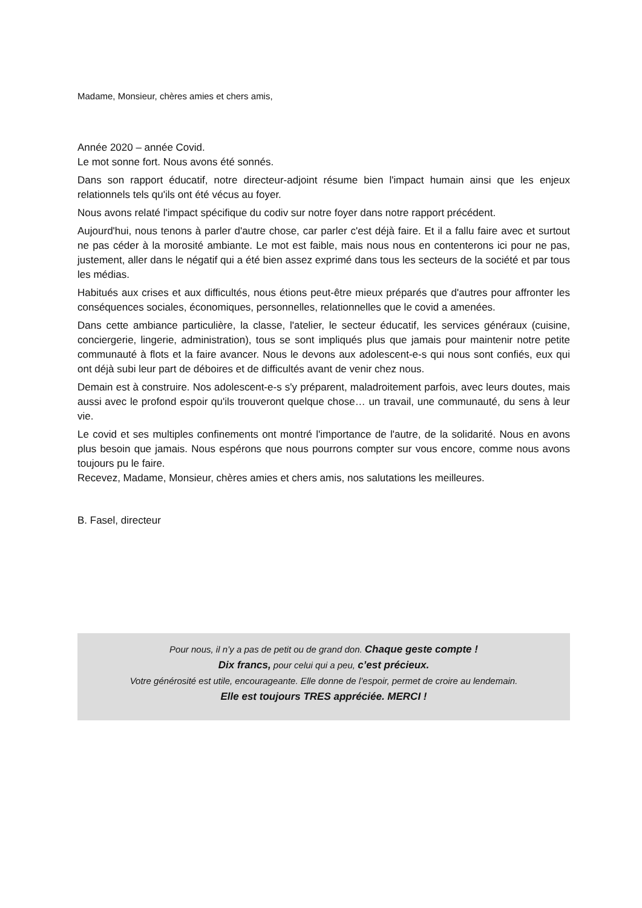Madame, Monsieur, chères amies et chers amis,
Année 2020 – année Covid.
Le mot sonne fort. Nous avons été sonnés.
Dans son rapport éducatif, notre directeur-adjoint résume bien l'impact humain ainsi que les enjeux relationnels tels qu'ils ont été vécus au foyer.
Nous avons relaté l'impact spécifique du codiv sur notre foyer dans notre rapport précédent.
Aujourd'hui, nous tenons à parler d'autre chose, car parler c'est déjà faire. Et il a fallu faire avec et surtout ne pas céder à la morosité ambiante. Le mot est faible, mais nous nous en contenterons ici pour ne pas, justement, aller dans le négatif qui a été bien assez exprimé dans tous les secteurs de la société et par tous les médias.
Habitués aux crises et aux difficultés, nous étions peut-être mieux préparés que d'autres pour affronter les conséquences sociales, économiques, personnelles, relationnelles que le covid a amenées.
Dans cette ambiance particulière, la classe, l'atelier, le secteur éducatif, les services généraux (cuisine, conciergerie, lingerie, administration), tous se sont impliqués plus que jamais pour maintenir notre petite communauté à flots et la faire avancer. Nous le devons aux adolescent-e-s qui nous sont confiés, eux qui ont déjà subi leur part de déboires et de difficultés avant de venir chez nous.
Demain est à construire. Nos adolescent-e-s s'y préparent, maladroitement parfois, avec leurs doutes, mais aussi avec le profond espoir qu'ils trouveront quelque chose… un travail, une communauté, du sens à leur vie.
Le covid et ses multiples confinements ont montré l'importance de l'autre, de la solidarité. Nous en avons plus besoin que jamais. Nous espérons que nous pourrons compter sur vous encore, comme nous avons toujours pu le faire.
Recevez, Madame, Monsieur, chères amies et chers amis, nos salutations les meilleures.
B. Fasel, directeur
Pour nous, il n’y a pas de petit ou de grand don. Chaque geste compte !
Dix francs, pour celui qui a peu, c’est précieux.
Votre générosité est utile, encourageante. Elle donne de l’espoir, permet de croire au lendemain.
Elle est toujours TRES appréciée. MERCI !